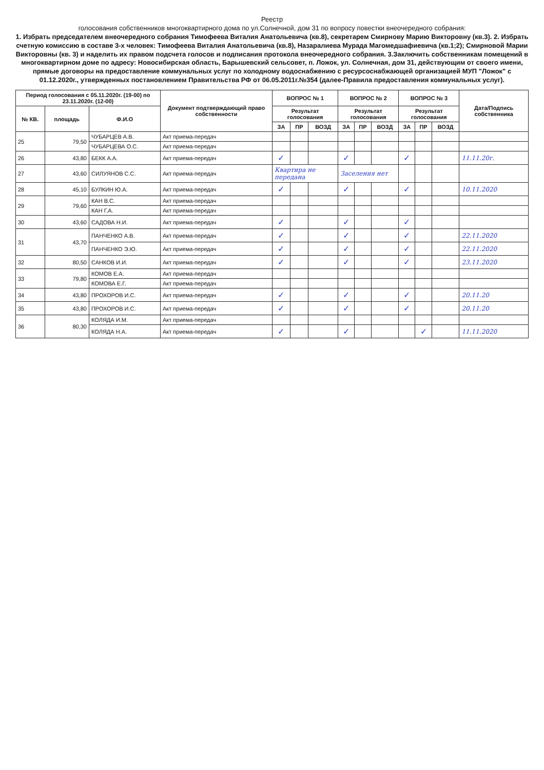Реестр
голосования собственников многоквартирного дома по ул.Солнечной, дом 31 по вопросу повестки внеочередного собрания:
1. Избрать председателем внеочередного собрания Тимофеева Виталия Анатольевича (кв.8), секретарем Смирнову Марию Викторовну (кв.3). 2. Избрать счетную комиссию в составе 3-х человек: Тимофеева Виталия Анатольевича (кв.8), Назаралиева Мурада Магомедшафиевича (кв.1;2); Смирновой Марии Викторовны (кв. 3) и наделить их правом подсчета голосов и подписания протокола внеочередного собрания. 3.Заключить собственникам помещений в многоквартирном доме по адресу: Новосибирская область, Барышевский сельсовет, п. Ложок, ул. Солнечная, дом 31, действующим от своего имени, прямые договоры на предоставление коммунальных услуг по холодному водоснабжению с ресурсоснабжающей организацией МУП "Ложок" с 01.12.2020г., утвержденных постановлением Правительства РФ от 06.05.2011г.№354 (далее-Правила предоставления коммунальных услуг).
| Период голосования с 05.11.2020г. (19-00) по 23.11.2020г. (12-00) | | | Документ подтверждающий право собственности | ВОПРОС № 1 | | | ВОПРОС № 2 | | | ВОПРОС № 3 | | | Дата/Подпись собственника |
| --- | --- | --- | --- | --- | --- | --- | --- | --- | --- | --- | --- | --- | --- |
| № КВ. | площадь | Ф.И.О | | Результат голосования | | | Результат голосования | | | Результат голосования | | | |
| | | | | ЗА | ПР | ВОЗД | ЗА | ПР | ВОЗД | ЗА | ПР | ВОЗД | |
| 25 | 79,50 | ЧУБАРЦЕВ А.В. | Акт приема-передач | | | | | | | | | | |
| | | ЧУБАРЦЕВА О.С. | Акт приема-передач | | | | | | | | | | |
| 26 | 43,80 | БЕКК А.А. | Акт приема-передач | ✓ | | | ✓ | | | ✓ | | | 11.11.20г. |
| 27 | 43,60 | СИЛУЯНОВ С.С. | Акт приема-передач | Квартира не передана | | | Заселения нет | | | | | | |
| 28 | 45,10 | БУЛКИН Ю.А. | Акт приема-передач | ✓ | | | ✓ | | | ✓ | | | 10.11.2020 |
| 29 | 79,60 | КАН В.С. | Акт приема-передач | | | | | | | | | | |
| | | КАН Г.А. | Акт приема-передач | | | | | | | | | | |
| 30 | 43,60 | САДОВА Н.И. | Акт приема-передач | ✓ | | | ✓ | | | ✓ | | | |
| 31 | 43,70 | ПАНЧЕНКО А.В. | Акт приема-передач | ✓ | | | ✓ | | | ✓ | | | 22.11.2020 |
| | | ПАНЧЕНКО Э.Ю. | Акт приема-передач | ✓ | | | ✓ | | | ✓ | | | 22.11.2020 |
| 32 | 80,50 | САНКОВ И.И. | Акт приема-передач | ✓ | | | ✓ | | | ✓ | | | 23.11.2020 |
| 33 | 79,80 | КОМОВ Е.А. | Акт приема-передач | | | | | | | | | | |
| | | КОМОВА Е.Г. | Акт приема-передач | | | | | | | | | | |
| 34 | 43,80 | ПРОХОРОВ И.С. | Акт приема-передач | ✓ | | | ✓ | | | ✓ | | | 20.11.20 |
| 35 | 43,80 | ПРОХОРОВ И.С. | Акт приема-передач | ✓ | | | ✓ | | | ✓ | | | 20.11.20 |
| 36 | 80,30 | КОЛЯДА И.М. | Акт приема-передач | | | | | | | | | | |
| | | КОЛЯДА Н.А. | Акт приема-передач | ✓ | | | ✓ | | | | ✓ | | 11.11.2020 |